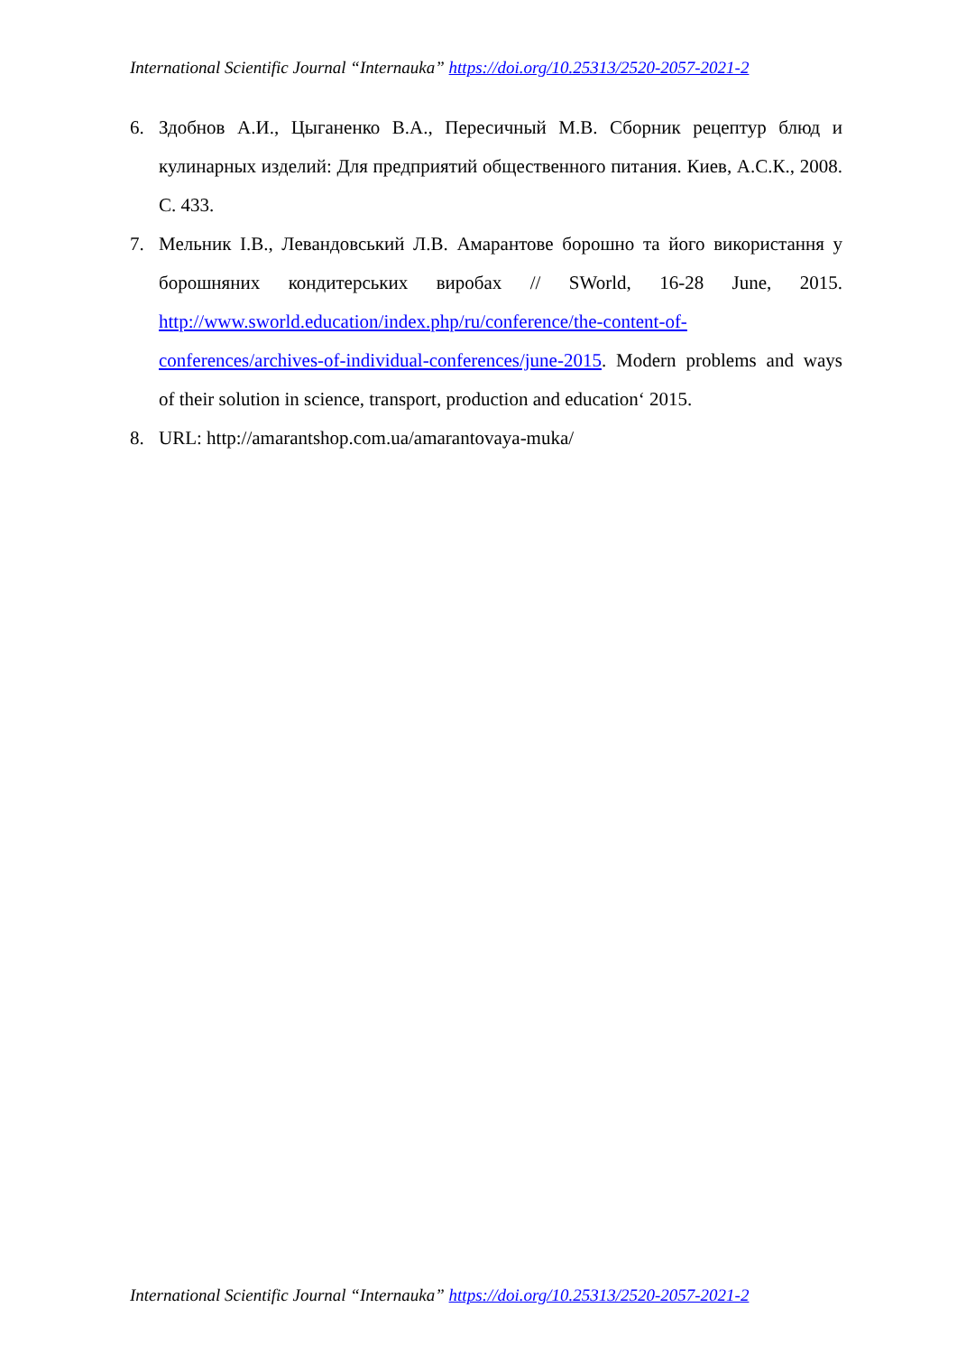International Scientific Journal “Internauka” https://doi.org/10.25313/2520-2057-2021-2
6. Здобнов А.И., Цыганенко В.А., Пересичный М.В. Сборник рецептур блюд и кулинарных изделий: Для предприятий общественного питания. Киев, А.С.К., 2008. С. 433.
7. Мельник І.В., Левандовський Л.В. Амарантове борошно та його використання у борошняних кондитерських виробах // SWorld, 16-28 June, 2015. http://www.sworld.education/index.php/ru/conference/the-content-of-conferences/archives-of-individual-conferences/june-2015. Modern problems and ways of their solution in science, transport, production and education‘ 2015.
8. URL: http://amarantshop.com.ua/amarantovaya-muka/
International Scientific Journal “Internauka” https://doi.org/10.25313/2520-2057-2021-2